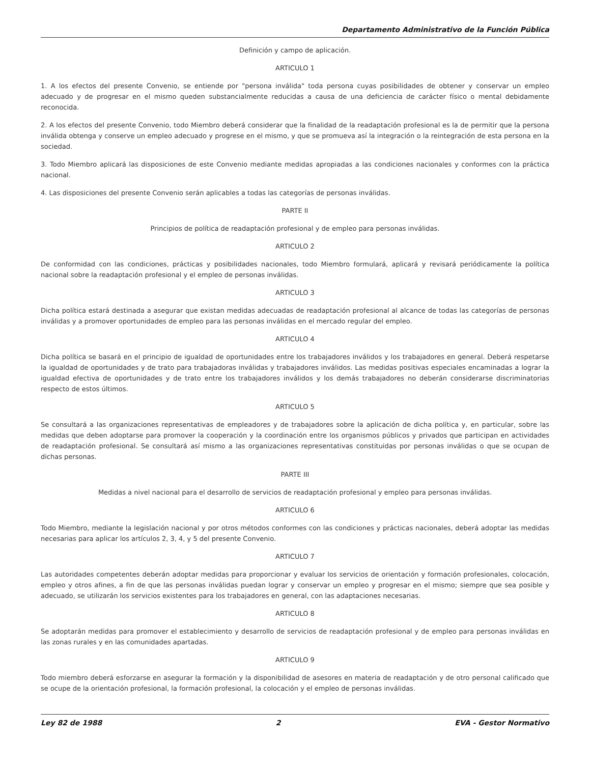Departamento Administrativo de la Función Pública
Definición y campo de aplicación.
ARTICULO 1
1. A los efectos del presente Convenio, se entiende por "persona inválida" toda persona cuyas posibilidades de obtener y conservar un empleo adecuado y de progresar en el mismo queden substancialmente reducidas a causa de una deficiencia de carácter físico o mental debidamente reconocida.
2. A los efectos del presente Convenio, todo Miembro deberá considerar que la finalidad de la readaptación profesional es la de permitir que la persona inválida obtenga y conserve un empleo adecuado y progrese en el mismo, y que se promueva así la integración o la reintegración de esta persona en la sociedad.
3. Todo Miembro aplicará las disposiciones de este Convenio mediante medidas apropiadas a las condiciones nacionales y conformes con la práctica nacional.
4. Las disposiciones del presente Convenio serán aplicables a todas las categorías de personas inválidas.
PARTE II
Principios de política de readaptación profesional y de empleo para personas inválidas.
ARTICULO 2
De conformidad con las condiciones, prácticas y posibilidades nacionales, todo Miembro formulará, aplicará y revisará periódicamente la política nacional sobre la readaptación profesional y el empleo de personas inválidas.
ARTICULO 3
Dicha política estará destinada a asegurar que existan medidas adecuadas de readaptación profesional al alcance de todas las categorías de personas inválidas y a promover oportunidades de empleo para las personas inválidas en el mercado regular del empleo.
ARTICULO 4
Dicha política se basará en el principio de igualdad de oportunidades entre los trabajadores inválidos y los trabajadores en general. Deberá respetarse la igualdad de oportunidades y de trato para trabajadoras inválidas y trabajadores inválidos. Las medidas positivas especiales encaminadas a lograr la igualdad efectiva de oportunidades y de trato entre los trabajadores inválidos y los demás trabajadores no deberán considerarse discriminatorias respecto de estos últimos.
ARTICULO 5
Se consultará a las organizaciones representativas de empleadores y de trabajadores sobre la aplicación de dicha política y, en particular, sobre las medidas que deben adoptarse para promover la cooperación y la coordinación entre los organismos públicos y privados que participan en actividades de readaptación profesional. Se consultará así mismo a las organizaciones representativas constituidas por personas inválidas o que se ocupan de dichas personas.
PARTE III
Medidas a nivel nacional para el desarrollo de servicios de readaptación profesional y empleo para personas inválidas.
ARTICULO 6
Todo Miembro, mediante la legislación nacional y por otros métodos conformes con las condiciones y prácticas nacionales, deberá adoptar las medidas necesarias para aplicar los artículos 2, 3, 4, y 5 del presente Convenio.
ARTICULO 7
Las autoridades competentes deberán adoptar medidas para proporcionar y evaluar los servicios de orientación y formación profesionales, colocación, empleo y otros afines, a fin de que las personas inválidas puedan lograr y conservar un empleo y progresar en el mismo; siempre que sea posible y adecuado, se utilizarán los servicios existentes para los trabajadores en general, con las adaptaciones necesarias.
ARTICULO 8
Se adoptarán medidas para promover el establecimiento y desarrollo de servicios de readaptación profesional y de empleo para personas inválidas en las zonas rurales y en las comunidades apartadas.
ARTICULO 9
Todo miembro deberá esforzarse en asegurar la formación y la disponibilidad de asesores en materia de readaptación y de otro personal calificado que se ocupe de la orientación profesional, la formación profesional, la colocación y el empleo de personas inválidas.
Ley 82 de 1988 2 EVA - Gestor Normativo